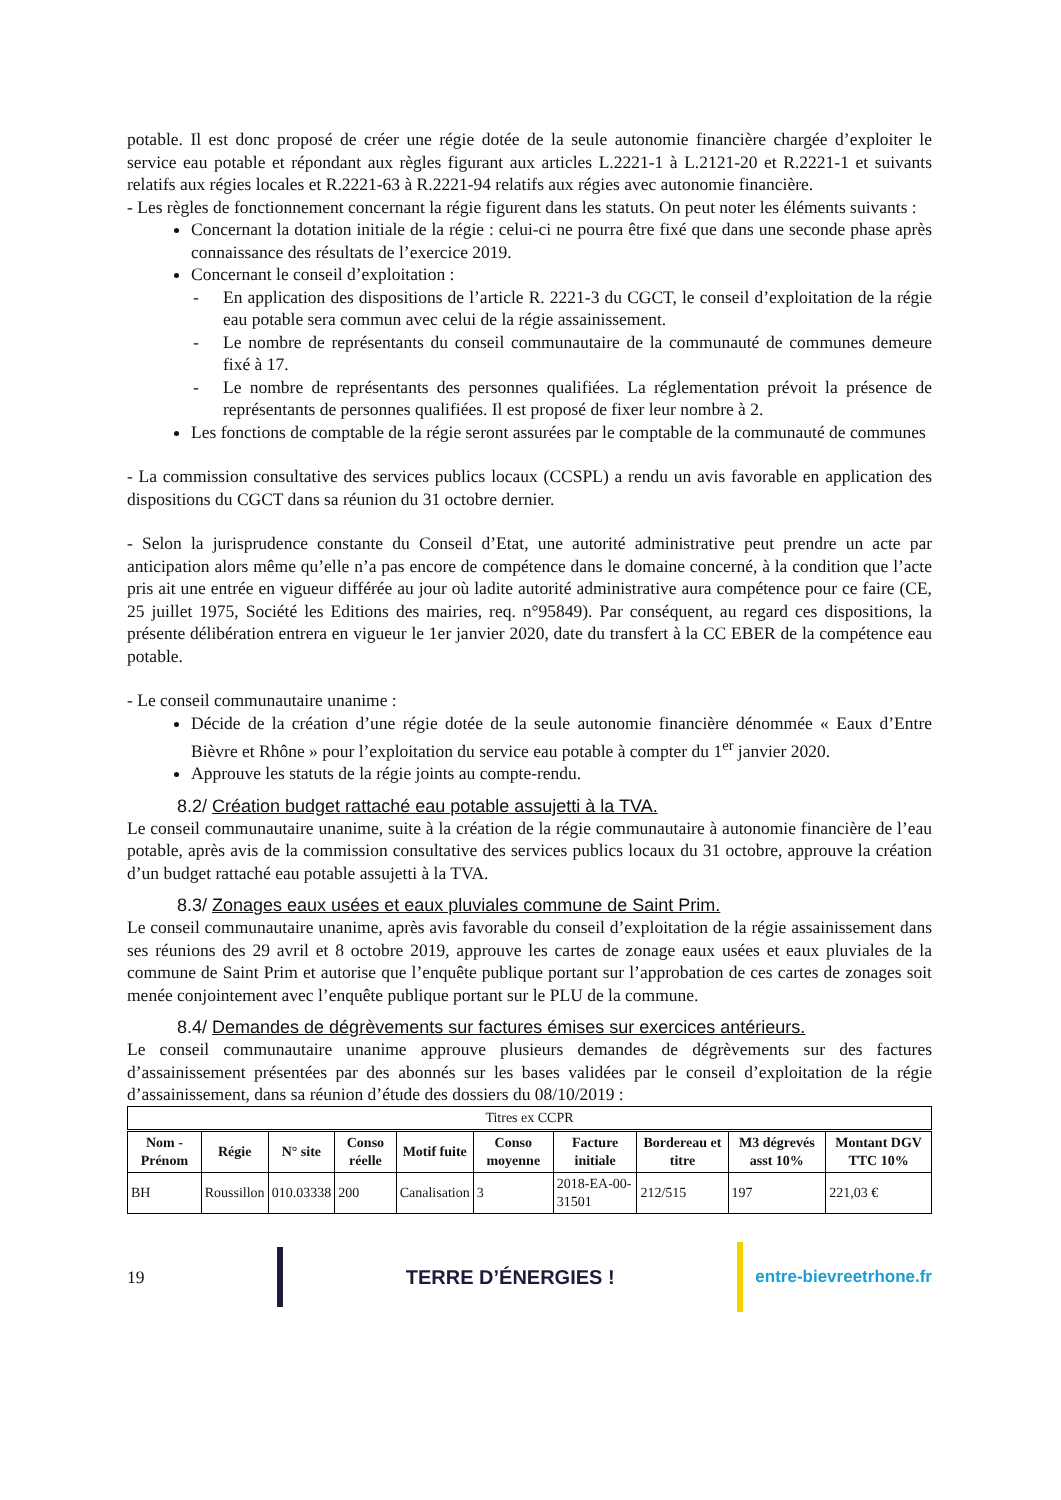potable. Il est donc proposé de créer une régie dotée de la seule autonomie financière chargée d’exploiter le service eau potable et répondant aux règles figurant aux articles L.2221-1 à L.2121-20 et R.2221-1 et suivants relatifs aux régies locales et R.2221-63 à R.2221-94 relatifs aux régies avec autonomie financière.
- Les règles de fonctionnement concernant la régie figurent dans les statuts. On peut noter les éléments suivants :
Concernant la dotation initiale de la régie : celui-ci ne pourra être fixé que dans une seconde phase après connaissance des résultats de l’exercice 2019.
Concernant le conseil d’exploitation :
- En application des dispositions de l’article R. 2221-3 du CGCT, le conseil d’exploitation de la régie eau potable sera commun avec celui de la régie assainissement.
- Le nombre de représentants du conseil communautaire de la communauté de communes demeure fixé à 17.
- Le nombre de représentants des personnes qualifiées. La réglementation prévoit la présence de représentants de personnes qualifiées. Il est proposé de fixer leur nombre à 2.
Les fonctions de comptable de la régie seront assurées par le comptable de la communauté de communes
- La commission consultative des services publics locaux (CCSPL) a rendu un avis favorable en application des dispositions du CGCT dans sa réunion du 31 octobre dernier.
- Selon la jurisprudence constante du Conseil d’Etat, une autorité administrative peut prendre un acte par anticipation alors même qu’elle n’a pas encore de compétence dans le domaine concerné, à la condition que l’acte pris ait une entrée en vigueur différée au jour où ladite autorité administrative aura compétence pour ce faire (CE, 25 juillet 1975, Société les Editions des mairies, req. n°95849). Par conséquent, au regard ces dispositions, la présente délibération entrera en vigueur le 1er janvier 2020, date du transfert à la CC EBER de la compétence eau potable.
- Le conseil communautaire unanime :
Décide de la création d’une régie dotée de la seule autonomie financière dénommée « Eaux d’Entre Bièvre et Rhône » pour l’exploitation du service eau potable à compter du 1<sup>er</sup> janvier 2020.
Approuve les statuts de la régie joints au compte-rendu.
8.2/ Création budget rattaché eau potable assujetti à la TVA.
Le conseil communautaire unanime, suite à la création de la régie communautaire à autonomie financière de l’eau potable, après avis de la commission consultative des services publics locaux du 31 octobre, approuve la création d’un budget rattaché eau potable assujetti à la TVA.
8.3/ Zonages eaux usées et eaux pluviales commune de Saint Prim.
Le conseil communautaire unanime, après avis favorable du conseil d’exploitation de la régie assainissement dans ses réunions des 29 avril et 8 octobre 2019, approuve les cartes de zonage eaux usées et eaux pluviales de la commune de Saint Prim et autorise que l’enquête publique portant sur l’approbation de ces cartes de zonages soit menée conjointement avec l’enquête publique portant sur le PLU de la commune.
8.4/ Demandes de dégrèvements sur factures émises sur exercices antérieurs.
Le conseil communautaire unanime approuve plusieurs demandes de dégrèvements sur des factures d’assainissement présentées par des abonnés sur les bases validées par le conseil d’exploitation de la régie d’assainissement, dans sa réunion d’étude des dossiers du 08/10/2019 :
| Titres ex CCPR | | | | | | | | | |
| Nom - Prénom | Régie | N° site | Conso réelle | Motif fuite | Conso moyenne | Facture initiale | Bordereau et titre | M3 dégrevés asst 10% | Montant DGV TTC 10% |
| BH | Roussillon | 010.03338 | 200 | Canalisation | 3 | 2018-EA-00-31501 | 212/515 | 197 | 221,03 € |
19 TERRE D’ÉNERGIES !
entre-bievreetrhone.fr